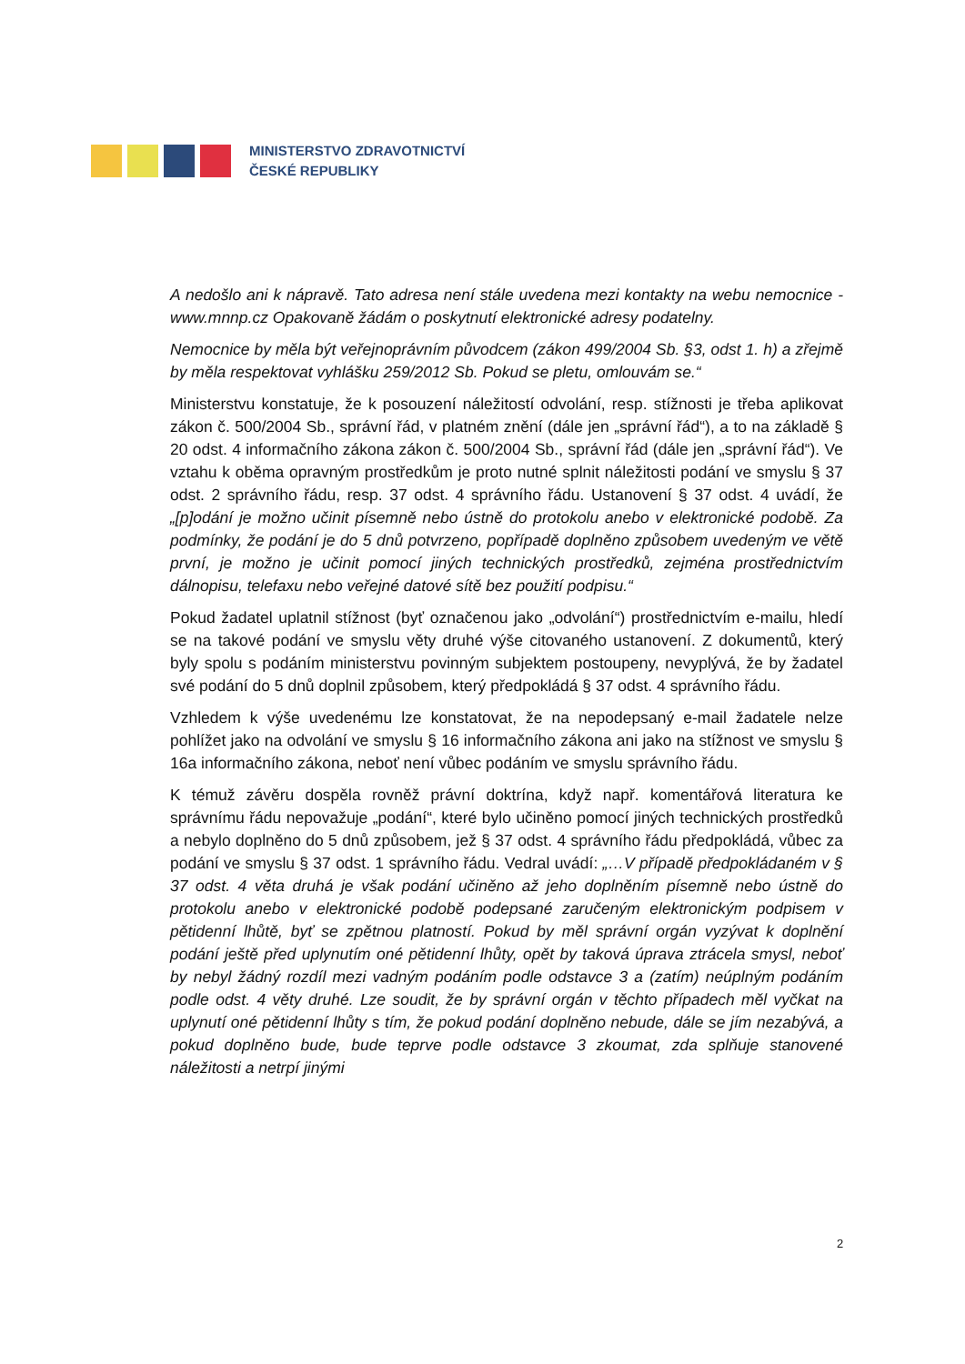MINISTERSTVO ZDRAVOTNICTVÍ
ČESKÉ REPUBLIKY
A nedošlo ani k nápravě. Tato adresa není stále uvedena mezi kontakty na webu nemocnice - www.mnnp.cz Opakovaně žádám o poskytnutí elektronické adresy podatelny.
Nemocnice by měla být veřejnoprávním původcem (zákon 499/2004 Sb. §3, odst 1. h) a zřejmě by měla respektovat vyhlášku 259/2012 Sb. Pokud se pletu, omlouvám se.“
Ministerstvu konstatuje, že k posouzení náležitostí odvolání, resp. stížnosti je třeba aplikovat zákon č. 500/2004 Sb., správní řád, v platném znění (dále jen „správní řád“), a to na základě § 20 odst. 4 informačního zákona zákon č. 500/2004 Sb., správní řád (dále jen „správní řád“). Ve vztahu k oběma opravným prostředkům je proto nutné splnit náležitosti podání ve smyslu § 37 odst. 2 správního řádu, resp. 37 odst. 4 správního řádu. Ustanovení § 37 odst. 4 uvádí, že „[p]odání je možno učinit písemně nebo ústně do protokolu anebo v elektronické podobě. Za podmínky, že podání je do 5 dnů potvrzeno, popřípadě doplněno způsobem uvedeným ve větě první, je možno je učinit pomocí jiných technických prostředků, zejména prostřednictvím dálnopisu, telefaxu nebo veřejné datové sítě bez použití podpisu.“
Pokud žadatel uplatnil stížnost (byť označenou jako „odvolání“) prostřednictvím e-mailu, hledí se na takové podání ve smyslu věty druhé výše citovaného ustanovení. Z dokumentů, který byly spolu s podáním ministerstvu povinným subjektem postoupeny, nevyplývá, že by žadatel své podání do 5 dnů doplnil způsobem, který předpokládá § 37 odst. 4 správního řádu.
Vzhledem k výše uvedenému lze konstatovat, že na nepodepsaný e-mail žadatele nelze pohlížet jako na odvolání ve smyslu § 16 informačního zákona ani jako na stížnost ve smyslu § 16a informačního zákona, neboť není vůbec podáním ve smyslu správního řádu.
K témuž závěru dospěla rovněž právní doktrína, když např. komentářová literatura ke správnímu řádu nepovažuje „podání“, které bylo učiněno pomocí jiných technických prostředků a nebylo doplněno do 5 dnů způsobem, jež § 37 odst. 4 správního řádu předpokládá, vůbec za podání ve smyslu § 37 odst. 1 správního řádu. Vedral uvádí: „…V případě předpokládaném v § 37 odst. 4 věta druhá je však podání učiněno až jeho doplněním písemně nebo ústně do protokolu anebo v elektronické podobě podepsané zaručeným elektronickým podpisem v pětidenní lhůtě, byť se zpětnou platností. Pokud by měl správní orgán vyzývat k doplnění podání ještě před uplynutím oné pětidenní lhůty, opět by taková úprava ztrácela smysl, neboť by nebyl žádný rozdíl mezi vadným podáním podle odstavce 3 a (zatím) neúplným podáním podle odst. 4 věty druhé. Lze soudit, že by správní orgán v těchto případech měl vyčkat na uplynutí oné pětidenní lhůty s tím, že pokud podání doplněno nebude, dále se jím nezabývá, a pokud doplněno bude, bude teprve podle odstavce 3 zkoumat, zda splňuje stanovené náležitosti a netrpí jinými
2